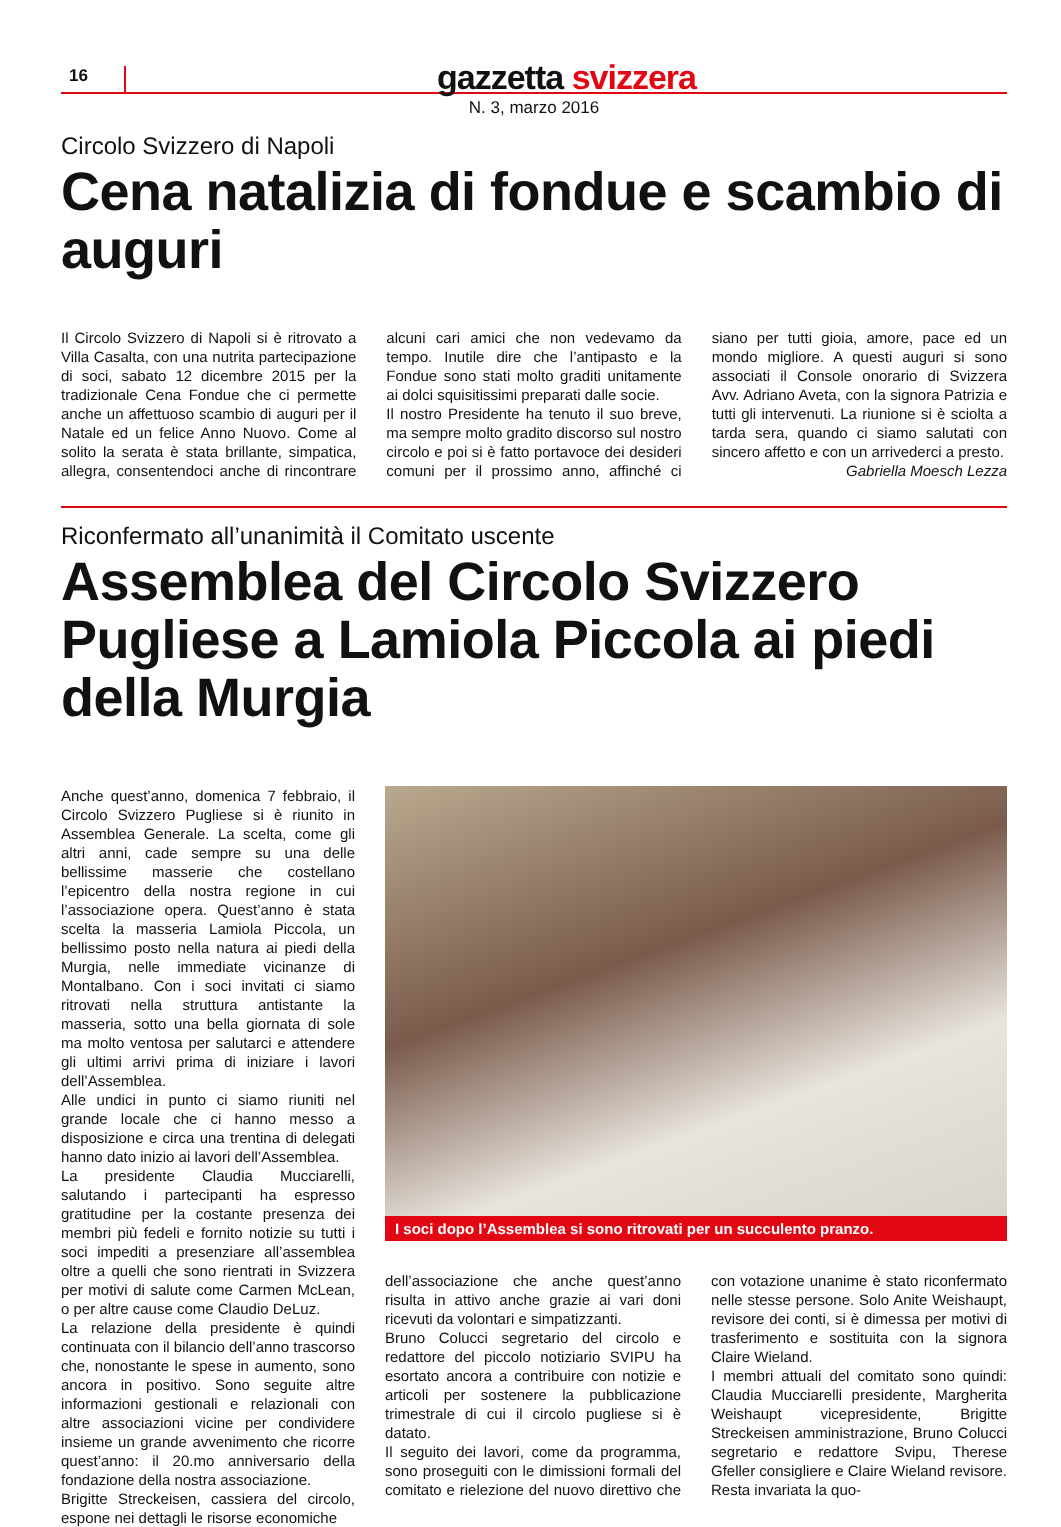16
gazzetta svizzera
N. 3, marzo 2016
Circolo Svizzero di Napoli
Cena natalizia di fondue e scambio di auguri
Il Circolo Svizzero di Napoli si è ritrovato a Villa Casalta, con una nutrita partecipazione di soci, sabato 12 dicembre 2015 per la tradizionale Cena Fondue che ci permette anche un affettuoso scambio di auguri per il Natale ed un felice Anno Nuovo. Come al solito la serata è stata brillante, simpatica, allegra, consentendoci anche di rincontrare alcuni cari amici che non vedevamo da tempo. Inutile dire che l’antipasto e la Fondue sono stati molto graditi unitamente ai dolci squisitissimi preparati dalle socie.
Il nostro Presidente ha tenuto il suo breve, ma sempre molto gradito discorso sul nostro circolo e poi si è fatto portavoce dei desideri comuni per il prossimo anno, affinché ci siano per tutti gioia, amore, pace ed un mondo migliore. A questi auguri si sono associati il Console onorario di Svizzera Avv. Adriano Aveta, con la signora Patrizia e tutti gli intervenuti. La riunione si è sciolta a tarda sera, quando ci siamo salutati con sincero affetto e con un arrivederci a presto.
Gabriella Moesch Lezza
Riconfermato all’unanimità il Comitato uscente
Assemblea del Circolo Svizzero Pugliese a Lamiola Piccola ai piedi della Murgia
Anche quest’anno, domenica 7 febbraio, il Circolo Svizzero Pugliese si è riunito in Assemblea Generale. La scelta, come gli altri anni, cade sempre su una delle bellissime masserie che costellano l’epicentro della nostra regione in cui l’associazione opera. Quest’anno è stata scelta la masseria Lamiola Piccola, un bellissimo posto nella natura ai piedi della Murgia, nelle immediate vicinanze di Montalbano. Con i soci invitati ci siamo ritrovati nella struttura antistante la masseria, sotto una bella giornata di sole ma molto ventosa per salutarci e attendere gli ultimi arrivi prima di iniziare i lavori dell’Assemblea.
Alle undici in punto ci siamo riuniti nel grande locale che ci hanno messo a disposizione e circa una trentina di delegati hanno dato inizio ai lavori dell’Assemblea.
La presidente Claudia Mucciarelli, salutando i partecipanti ha espresso gratitudine per la costante presenza dei membri più fedeli e fornito notizie su tutti i soci impediti a presenziare all’assemblea oltre a quelli che sono rientrati in Svizzera per motivi di salute come Carmen McLean, o per altre cause come Claudio DeLuz.
La relazione della presidente è quindi continuata con il bilancio dell’anno trascorso che, nonostante le spese in aumento, sono ancora in positivo. Sono seguite altre informazioni gestionali e relazionali con altre associazioni vicine per condividere insieme un grande avvenimento che ricorre quest’anno: il 20.mo anniversario della fondazione della nostra associazione.
Brigitte Streckeisen, cassiera del circolo, espone nei dettagli le risorse economiche
I soci dopo l’Assemblea si sono ritrovati per un succulento pranzo.
dell’associazione che anche quest’anno risulta in attivo anche grazie ai vari doni ricevuti da volontari e simpatizzanti.
Bruno Colucci segretario del circolo e redattore del piccolo notiziario SVIPU ha esortato ancora a contribuire con notizie e articoli per sostenere la pubblicazione trimestrale di cui il circolo pugliese si è datato.
Il seguito dei lavori, come da programma, sono proseguiti con le dimissioni formali del comitato e rielezione del nuovo direttivo che con votazione unanime è stato riconfermato nelle stesse persone. Solo Anite Weishaupt, revisore dei conti, si è dimessa per motivi di trasferimento e sostituita con la signora Claire Wieland.
I membri attuali del comitato sono quindi: Claudia Mucciarelli presidente, Margherita Weishaupt vicepresidente, Brigitte Streckeisen amministrazione, Bruno Colucci segretario e redattore Svipu, Therese Gfeller consigliere e Claire Wieland revisore. Resta invariata la quo-